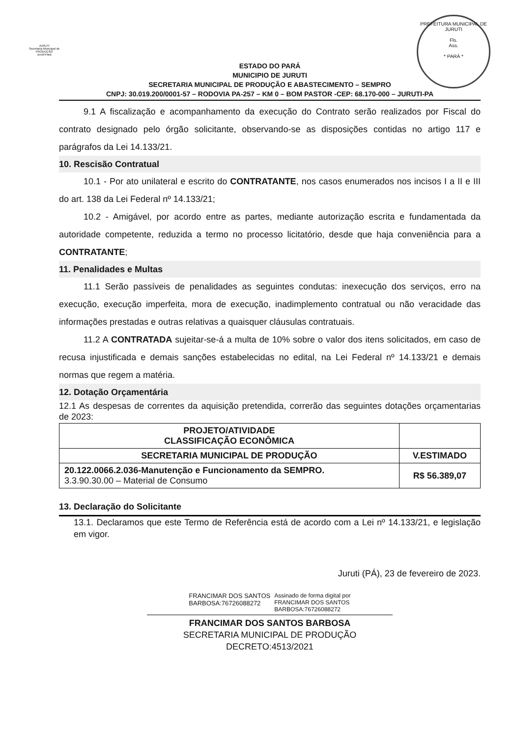JURUTI
Secretaria Municipal de
PRODUÇÃO
Juruti-Pará
PREFEITURA MUNICIPAL DE JURUTI
Fls.
Ass.
* PARÁ *
ESTADO DO PARÁ
MUNICIPIO DE JURUTI
SECRETARIA MUNICIPAL DE PRODUÇÃO E ABASTECIMENTO – SEMPRO
CNPJ: 30.019.200/0001-57 – RODOVIA PA-257 – KM 0 – BOM PASTOR -CEP: 68.170-000 – JURUTI-PA
9.1 A fiscalização e acompanhamento da execução do Contrato serão realizados por Fiscal do contrato designado pelo órgão solicitante, observando-se as disposições contidas no artigo 117 e parágrafos da Lei 14.133/21.
10. Rescisão Contratual
10.1 - Por ato unilateral e escrito do CONTRATANTE, nos casos enumerados nos incisos I a II e III do art. 138 da Lei Federal nº 14.133/21;
10.2 - Amigável, por acordo entre as partes, mediante autorização escrita e fundamentada da autoridade competente, reduzida a termo no processo licitatório, desde que haja conveniência para a CONTRATANTE;
11. Penalidades e Multas
11.1 Serão passíveis de penalidades as seguintes condutas: inexecução dos serviços, erro na execução, execução imperfeita, mora de execução, inadimplemento contratual ou não veracidade das informações prestadas e outras relativas a quaisquer cláusulas contratuais.
11.2 A CONTRATADA sujeitar-se-á a multa de 10% sobre o valor dos itens solicitados, em caso de recusa injustificada e demais sanções estabelecidas no edital, na Lei Federal nº 14.133/21 e demais normas que regem a matéria.
12. Dotação Orçamentária
12.1 As despesas de correntes da aquisição pretendida, correrão das seguintes dotações orçamentarias de 2023:
| PROJETO/ATIVIDADE CLASSIFICAÇÃO ECONÔMICA | |
| --- | --- |
| SECRETARIA MUNICIPAL DE PRODUÇÃO | V.ESTIMADO |
| 20.122.0066.2.036-Manutenção e Funcionamento da SEMPRO. 3.3.90.30.00 – Material de Consumo | R$ 56.389,07 |
13. Declaração do Solicitante
13.1. Declaramos que este Termo de Referência está de acordo com a Lei nº 14.133/21, e legislação em vigor.
Juruti (PÁ), 23 de fevereiro de 2023.
FRANCIMAR DOS SANTOS
BARBOSA:76726088272
Assinado de forma digital por
FRANCIMAR DOS SANTOS
BARBOSA:76726088272
FRANCIMAR DOS SANTOS BARBOSA
SECRETARIA MUNICIPAL DE PRODUÇÃO
DECRETO:4513/2021